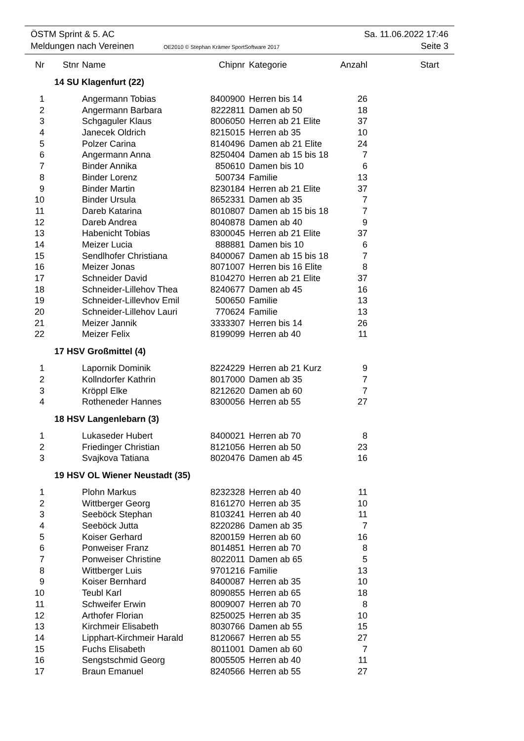ÖSTM Sprint & 5. AC Sa. 11.06.2022 17:46
Meldungen nach Vereinen OE2010 © Stephan Krämer SportSoftware 2017 Seite 3
| Nr | Stnr | Name | Chipnr | Kategorie | Anzahl | Start |
| --- | --- | --- | --- | --- | --- | --- |
| | 14 SU Klagenfurt (22) | | | | | |
| 1 | | Angermann Tobias | 8400900 | Herren bis 14 | 26 | |
| 2 | | Angermann Barbara | 8222811 | Damen ab 50 | 18 | |
| 3 | | Schgaguler Klaus | 8006050 | Herren ab 21 Elite | 37 | |
| 4 | | Janecek Oldrich | 8215015 | Herren ab 35 | 10 | |
| 5 | | Polzer Carina | 8140496 | Damen ab 21 Elite | 24 | |
| 6 | | Angermann Anna | 8250404 | Damen ab 15 bis 18 | 7 | |
| 7 | | Binder Annika | 850610 | Damen bis 10 | 6 | |
| 8 | | Binder Lorenz | 500734 | Familie | 13 | |
| 9 | | Binder Martin | 8230184 | Herren ab 21 Elite | 37 | |
| 10 | | Binder Ursula | 8652331 | Damen ab 35 | 7 | |
| 11 | | Dareb Katarina | 8010807 | Damen ab 15 bis 18 | 7 | |
| 12 | | Dareb Andrea | 8040878 | Damen ab 40 | 9 | |
| 13 | | Habenicht Tobias | 8300045 | Herren ab 21 Elite | 37 | |
| 14 | | Meizer Lucia | 888881 | Damen bis 10 | 6 | |
| 15 | | Sendlhofer Christiana | 8400067 | Damen ab 15 bis 18 | 7 | |
| 16 | | Meizer Jonas | 8071007 | Herren bis 16 Elite | 8 | |
| 17 | | Schneider David | 8104270 | Herren ab 21 Elite | 37 | |
| 18 | | Schneider-Lillehov Thea | 8240677 | Damen ab 45 | 16 | |
| 19 | | Schneider-Lillevhov Emil | 500650 | Familie | 13 | |
| 20 | | Schneider-Lillehov Lauri | 770624 | Familie | 13 | |
| 21 | | Meizer Jannik | 3333307 | Herren bis 14 | 26 | |
| 22 | | Meizer Felix | 8199099 | Herren ab 40 | 11 | |
| | 17 HSV Großmittel (4) | | | | | |
| 1 | | Lapornik Dominik | 8224229 | Herren ab 21 Kurz | 9 | |
| 2 | | Kollndorfer Kathrin | 8017000 | Damen ab 35 | 7 | |
| 3 | | Kröppl Elke | 8212620 | Damen ab 60 | 7 | |
| 4 | | Rotheneder Hannes | 8300056 | Herren ab 55 | 27 | |
| | 18 HSV Langenlebarn (3) | | | | | |
| 1 | | Lukaseder Hubert | 8400021 | Herren ab 70 | 8 | |
| 2 | | Friedinger Christian | 8121056 | Herren ab 50 | 23 | |
| 3 | | Svajkova Tatiana | 8020476 | Damen ab 45 | 16 | |
| | 19 HSV OL Wiener Neustadt (35) | | | | | |
| 1 | | Plohn Markus | 8232328 | Herren ab 40 | 11 | |
| 2 | | Wittberger Georg | 8161270 | Herren ab 35 | 10 | |
| 3 | | Seeböck Stephan | 8103241 | Herren ab 40 | 11 | |
| 4 | | Seeböck Jutta | 8220286 | Damen ab 35 | 7 | |
| 5 | | Koiser Gerhard | 8200159 | Herren ab 60 | 16 | |
| 6 | | Ponweiser Franz | 8014851 | Herren ab 70 | 8 | |
| 7 | | Ponweiser Christine | 8022011 | Damen ab 65 | 5 | |
| 8 | | Wittberger Luis | 9701216 | Familie | 13 | |
| 9 | | Koiser Bernhard | 8400087 | Herren ab 35 | 10 | |
| 10 | | Teubl Karl | 8090855 | Herren ab 65 | 18 | |
| 11 | | Schweifer Erwin | 8009007 | Herren ab 70 | 8 | |
| 12 | | Arthofer Florian | 8250025 | Herren ab 35 | 10 | |
| 13 | | Kirchmeir Elisabeth | 8030766 | Damen ab 55 | 15 | |
| 14 | | Lipphart-Kirchmeir Harald | 8120667 | Herren ab 55 | 27 | |
| 15 | | Fuchs Elisabeth | 8011001 | Damen ab 60 | 7 | |
| 16 | | Sengstschmid Georg | 8005505 | Herren ab 40 | 11 | |
| 17 | | Braun Emanuel | 8240566 | Herren ab 55 | 27 | |